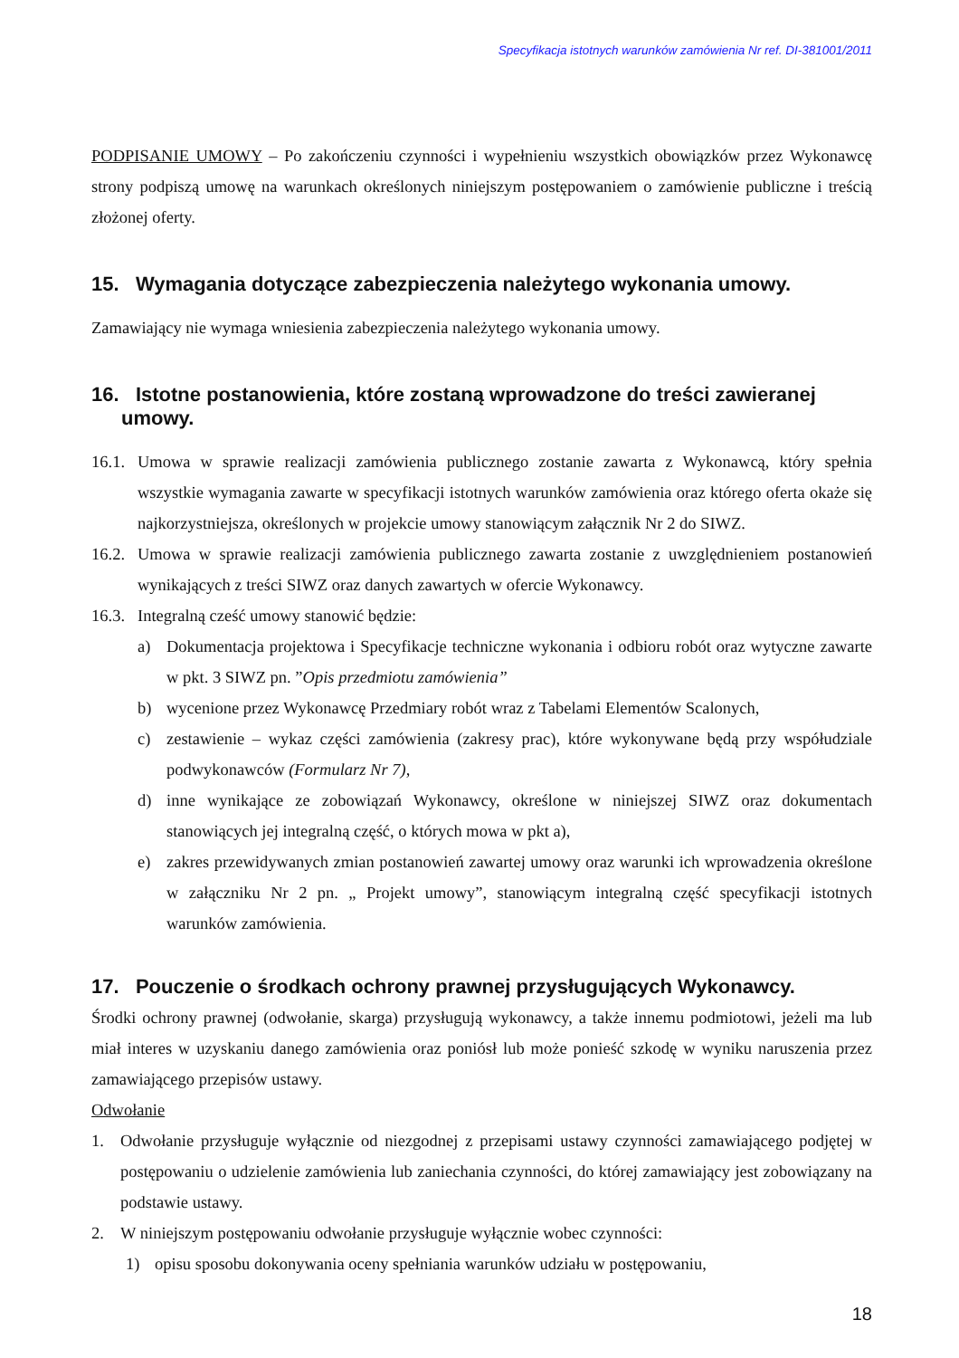Specyfikacja istotnych warunków zamówienia Nr ref. DI-381001/2011
PODPISANIE UMOWY – Po zakończeniu czynności i wypełnieniu wszystkich obowiązków przez Wykonawcę strony podpiszą umowę na warunkach określonych niniejszym postępowaniem o zamówienie publiczne i treścią złożonej oferty.
15. Wymagania dotyczące zabezpieczenia należytego wykonania umowy.
Zamawiający nie wymaga wniesienia zabezpieczenia należytego wykonania umowy.
16. Istotne postanowienia, które zostaną wprowadzone do treści zawieranej umowy.
16.1. Umowa w sprawie realizacji zamówienia publicznego zostanie zawarta z Wykonawcą, który spełnia wszystkie wymagania zawarte w specyfikacji istotnych warunków zamówienia oraz którego oferta okaże się najkorzystniejsza, określonych w projekcie umowy stanowiącym załącznik Nr 2 do SIWZ.
16.2. Umowa w sprawie realizacji zamówienia publicznego zawarta zostanie z uwzględnieniem postanowień wynikających z treści SIWZ oraz danych zawartych w ofercie Wykonawcy.
16.3. Integralną cześć umowy stanowić będzie:
a) Dokumentacja projektowa i Specyfikacje techniczne wykonania i odbioru robót oraz wytyczne zawarte w pkt. 3 SIWZ pn. ”Opis przedmiotu zamówienia”
b) wycenione przez Wykonawcę Przedmiary robót wraz z Tabelami Elementów Scalonych,
c) zestawienie – wykaz części zamówienia (zakresy prac), które wykonywane będą przy współudziale podwykonawców (Formularz Nr 7),
d) inne wynikające ze zobowiązań Wykonawcy, określone w niniejszej SIWZ oraz dokumentach stanowiących jej integralną część, o których mowa w pkt a),
e) zakres przewidywanych zmian postanowień zawartej umowy oraz warunki ich wprowadzenia określone w załączniku Nr 2 pn. „ Projekt umowy”, stanowiącym integralną część specyfikacji istotnych warunków zamówienia.
17. Pouczenie o środkach ochrony prawnej przysługujących Wykonawcy.
Środki ochrony prawnej (odwołanie, skarga) przysługują wykonawcy, a także innemu podmiotowi, jeżeli ma lub miał interes w uzyskaniu danego zamówienia oraz poniósł lub może ponieść szkodę w wyniku naruszenia przez zamawiającego przepisów ustawy.
Odwołanie
1. Odwołanie przysługuje wyłącznie od niezgodnej z przepisami ustawy czynności zamawiającego podjętej w postępowaniu o udzielenie zamówienia lub zaniechania czynności, do której zamawiający jest zobowiązany na podstawie ustawy.
2. W niniejszym postępowaniu odwołanie przysługuje wyłącznie wobec czynności:
1) opisu sposobu dokonywania oceny spełniania warunków udziału w postępowaniu,
18